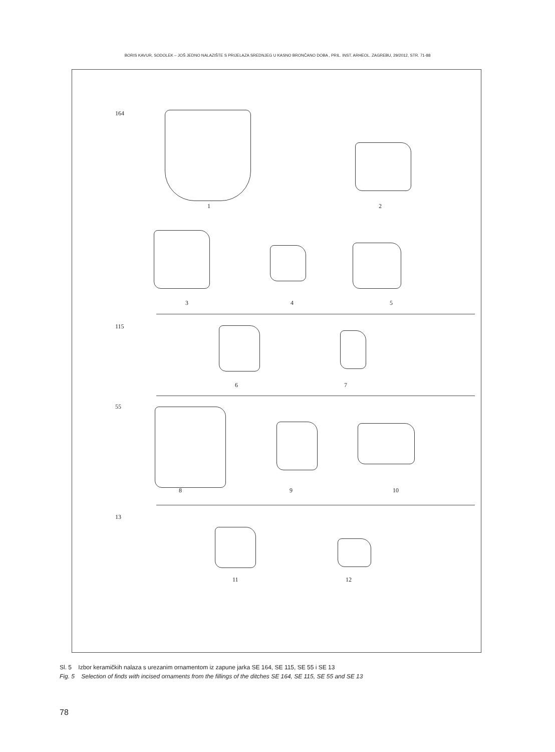BORIS KAVUR, SODOLEK – JOŠ JEDNO NALAZIŠTE S PRIJELAZA SREDNJEG U KASNO BRONČANO DOBA , PRIL. INST. ARHEOL. ZAGREBU, 29/2012, STR. 71-88
164
1 2
3 4 5
115
6 7
55
8 9 10
13
11 12
Sl. 5 Izbor keramičkih nalaza s urezanim ornamentom iz zapune jarka SE 164, SE 115, SE 55 i SE 13
Fig. 5 Selection of finds with incised ornaments from the fillings of the ditches SE 164, SE 115, SE 55 and SE 13
78